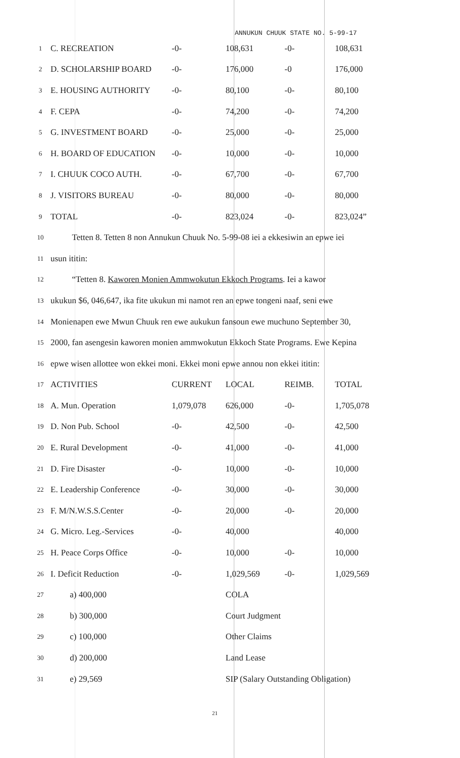ANNUKUN CHUUK STATE NO. 5-99-17
| 1 | C. RECREATION | -0- | 108,631 | -0- | 108,631 |
| 2 | D. SCHOLARSHIP BOARD | -0- | 176,000 | -0 | 176,000 |
| 3 | E. HOUSING AUTHORITY | -0- | 80,100 | -0- | 80,100 |
| 4 | F. CEPA | -0- | 74,200 | -0- | 74,200 |
| 5 | G. INVESTMENT BOARD | -0- | 25,000 | -0- | 25,000 |
| 6 | H. BOARD OF EDUCATION | -0- | 10,000 | -0- | 10,000 |
| 7 | I. CHUUK COCO AUTH. | -0- | 67,700 | -0- | 67,700 |
| 8 | J. VISITORS BUREAU | -0- | 80,000 | -0- | 80,000 |
| 9 | TOTAL | -0- | 823,024 | -0- | 823,024” |
| 10 | Tetten 8. Tetten 8 non Annukun Chuuk No. 5-99-08 iei a ekkesiwin an epwe iei | | | | |
| 11 | usun ititin: | | | | |
| 12 | “Tetten 8. Kaworen Monien Ammwokutun Ekkoch Programs . Iei a kawor | | | | |
| 13 | ukukun $6, 046,647, ika fite ukukun mi namot ren an epwe tongeni naaf, seni ewe | | | | |
| 14 | Monienapen ewe Mwun Chuuk ren ewe aukukun fansoun ewe muchuno September 30, | | | | |
| 15 | 2000, fan asengesin kaworen monien ammwokutun Ekkoch State Programs. Ewe Kepina | | | | |
| 16 | epwe wisen allottee won ekkei moni. Ekkei moni epwe annou non ekkei ititin: | | | | |
| 17 | ACTIVITIES | CURRENT | LOCAL | REIMB. | TOTAL |
| 18 | A. Mun. Operation | 1,079,078 | 626,000 | -0- | 1,705,078 |
| 19 | D. Non Pub. School | -0- | 42,500 | -0- | 42,500 |
| 20 | E. Rural Development | -0- | 41,000 | -0- | 41,000 |
| 21 | D. Fire Disaster | -0- | 10,000 | -0- | 10,000 |
| 22 | E. Leadership Conference | -0- | 30,000 | -0- | 30,000 |
| 23 | F. M/N.W.S.S.Center | -0- | 20,000 | -0- | 20,000 |
| 24 | G. Micro. Leg.-Services | -0- | 40,000 | | 40,000 |
| 25 | H. Peace Corps Office | -0- | 10,000 | -0- | 10,000 |
| 26 | I. Deficit Reduction | -0- | 1,029,569 | -0- | 1,029,569 |
| 27 | a) 400,000 | | COLA | | |
| 28 | b) 300,000 | | Court Judgment | | |
| 29 | c) 100,000 | | Other Claims | | |
| 30 | d) 200,000 | | Land Lease | | |
| 31 | e) 29,569 | | SIP (Salary Outstanding Obligation) | | |
21